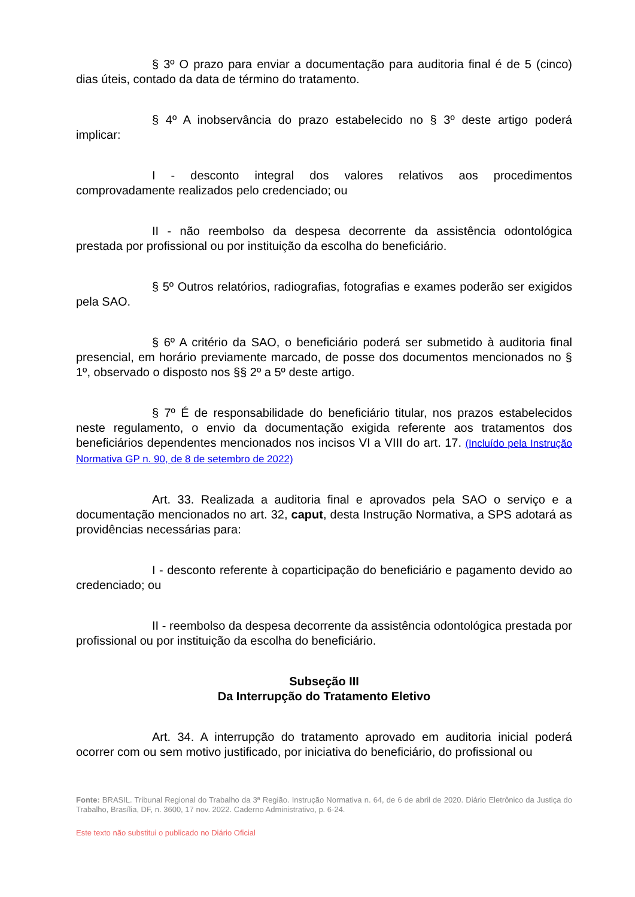§ 3º O prazo para enviar a documentação para auditoria final é de 5 (cinco) dias úteis, contado da data de término do tratamento.
§ 4º A inobservância do prazo estabelecido no § 3º deste artigo poderá implicar:
I - desconto integral dos valores relativos aos procedimentos comprovadamente realizados pelo credenciado; ou
II - não reembolso da despesa decorrente da assistência odontológica prestada por profissional ou por instituição da escolha do beneficiário.
§ 5º Outros relatórios, radiografias, fotografias e exames poderão ser exigidos pela SAO.
§ 6º A critério da SAO, o beneficiário poderá ser submetido à auditoria final presencial, em horário previamente marcado, de posse dos documentos mencionados no § 1º, observado o disposto nos §§ 2º a 5º deste artigo.
§ 7º É de responsabilidade do beneficiário titular, nos prazos estabelecidos neste regulamento, o envio da documentação exigida referente aos tratamentos dos beneficiários dependentes mencionados nos incisos VI a VIII do art. 17. (Incluído pela Instrução Normativa GP n. 90, de 8 de setembro de 2022)
Art. 33. Realizada a auditoria final e aprovados pela SAO o serviço e a documentação mencionados no art. 32, caput, desta Instrução Normativa, a SPS adotará as providências necessárias para:
I - desconto referente à coparticipação do beneficiário e pagamento devido ao credenciado; ou
II - reembolso da despesa decorrente da assistência odontológica prestada por profissional ou por instituição da escolha do beneficiário.
Subseção III
Da Interrupção do Tratamento Eletivo
Art. 34. A interrupção do tratamento aprovado em auditoria inicial poderá ocorrer com ou sem motivo justificado, por iniciativa do beneficiário, do profissional ou
Fonte: BRASIL. Tribunal Regional do Trabalho da 3ª Região. Instrução Normativa n. 64, de 6 de abril de 2020. Diário Eletrônico da Justiça do Trabalho, Brasília, DF, n. 3600, 17 nov. 2022. Caderno Administrativo, p. 6-24.
Este texto não substitui o publicado no Diário Oficial